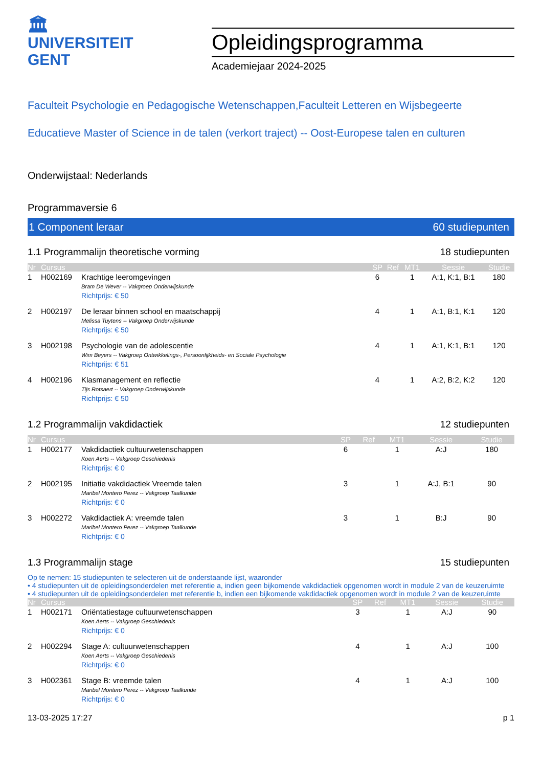🏛
UNIVERSITEIT
GENT
Opleidingsprogramma
Academiejaar 2024-2025
Faculteit Psychologie en Pedagogische Wetenschappen,Faculteit Letteren en Wijsbegeerte
Educatieve Master of Science in de talen (verkort traject) -- Oost-Europese talen en culturen
Onderwijstaal: Nederlands
Programmaversie 6
1 Component leraar 60 studiepunten
1.1 Programmalijn theoretische vorming 18 studiepunten
| Nr | Cursus | | SP | Ref | MT1 | Sessie | Studie |
| --- | --- | --- | --- | --- | --- | --- | --- |
| 1 | H002169 | Krachtige leeromgevingen Bram De Wever -- Vakgroep Onderwijskunde Richtprijs: € 50 | 6 | | 1 | A:1, K:1, B:1 | 180 |
| 2 | H002197 | De leraar binnen school en maatschappij Melissa Tuytens -- Vakgroep Onderwijskunde Richtprijs: € 50 | 4 | | 1 | A:1, B:1, K:1 | 120 |
| 3 | H002198 | Psychologie van de adolescentie Wim Beyers -- Vakgroep Ontwikkelings-, Persoonlijkheids- en Sociale Psychologie Richtprijs: € 51 | 4 | | 1 | A:1, K:1, B:1 | 120 |
| 4 | H002196 | Klasmanagement en reflectie Tijs Rotsaert -- Vakgroep Onderwijskunde Richtprijs: € 50 | 4 | | 1 | A:2, B:2, K:2 | 120 |
1.2 Programmalijn vakdidactiek 12 studiepunten
| Nr | Cursus | | SP | Ref | MT1 | Sessie | Studie |
| --- | --- | --- | --- | --- | --- | --- | --- |
| 1 | H002177 | Vakdidactiek cultuurwetenschappen Koen Aerts -- Vakgroep Geschiedenis Richtprijs: € 0 | 6 | | 1 | A:J | 180 |
| 2 | H002195 | Initiatie vakdidactiek Vreemde talen Maribel Montero Perez -- Vakgroep Taalkunde Richtprijs: € 0 | 3 | | 1 | A:J, B:1 | 90 |
| 3 | H002272 | Vakdidactiek A: vreemde talen Maribel Montero Perez -- Vakgroep Taalkunde Richtprijs: € 0 | 3 | | 1 | B:J | 90 |
1.3 Programmalijn stage 15 studiepunten
Op te nemen: 15 studiepunten te selecteren uit de onderstaande lijst, waaronder
• 4 studiepunten uit de opleidingsonderdelen met referentie a, indien geen bijkomende vakdidactiek opgenomen wordt in module 2 van de keuzeruimte
• 4 studiepunten uit de opleidingsonderdelen met referentie b, indien een bijkomende vakdidactiek opgenomen wordt in module 2 van de keuzeruimte
| Nr | Cursus | | SP | Ref | MT1 | Sessie | Studie |
| --- | --- | --- | --- | --- | --- | --- | --- |
| 1 | H002171 | Oriëntatiestage cultuurwetenschappen Koen Aerts -- Vakgroep Geschiedenis Richtprijs: € 0 | 3 | | 1 | A:J | 90 |
| 2 | H002294 | Stage A: cultuurwetenschappen Koen Aerts -- Vakgroep Geschiedenis Richtprijs: € 0 | 4 | | 1 | A:J | 100 |
| 3 | H002361 | Stage B: vreemde talen Maribel Montero Perez -- Vakgroep Taalkunde Richtprijs: € 0 | 4 | | 1 | A:J | 100 |
13-03-2025 17:27 p 1